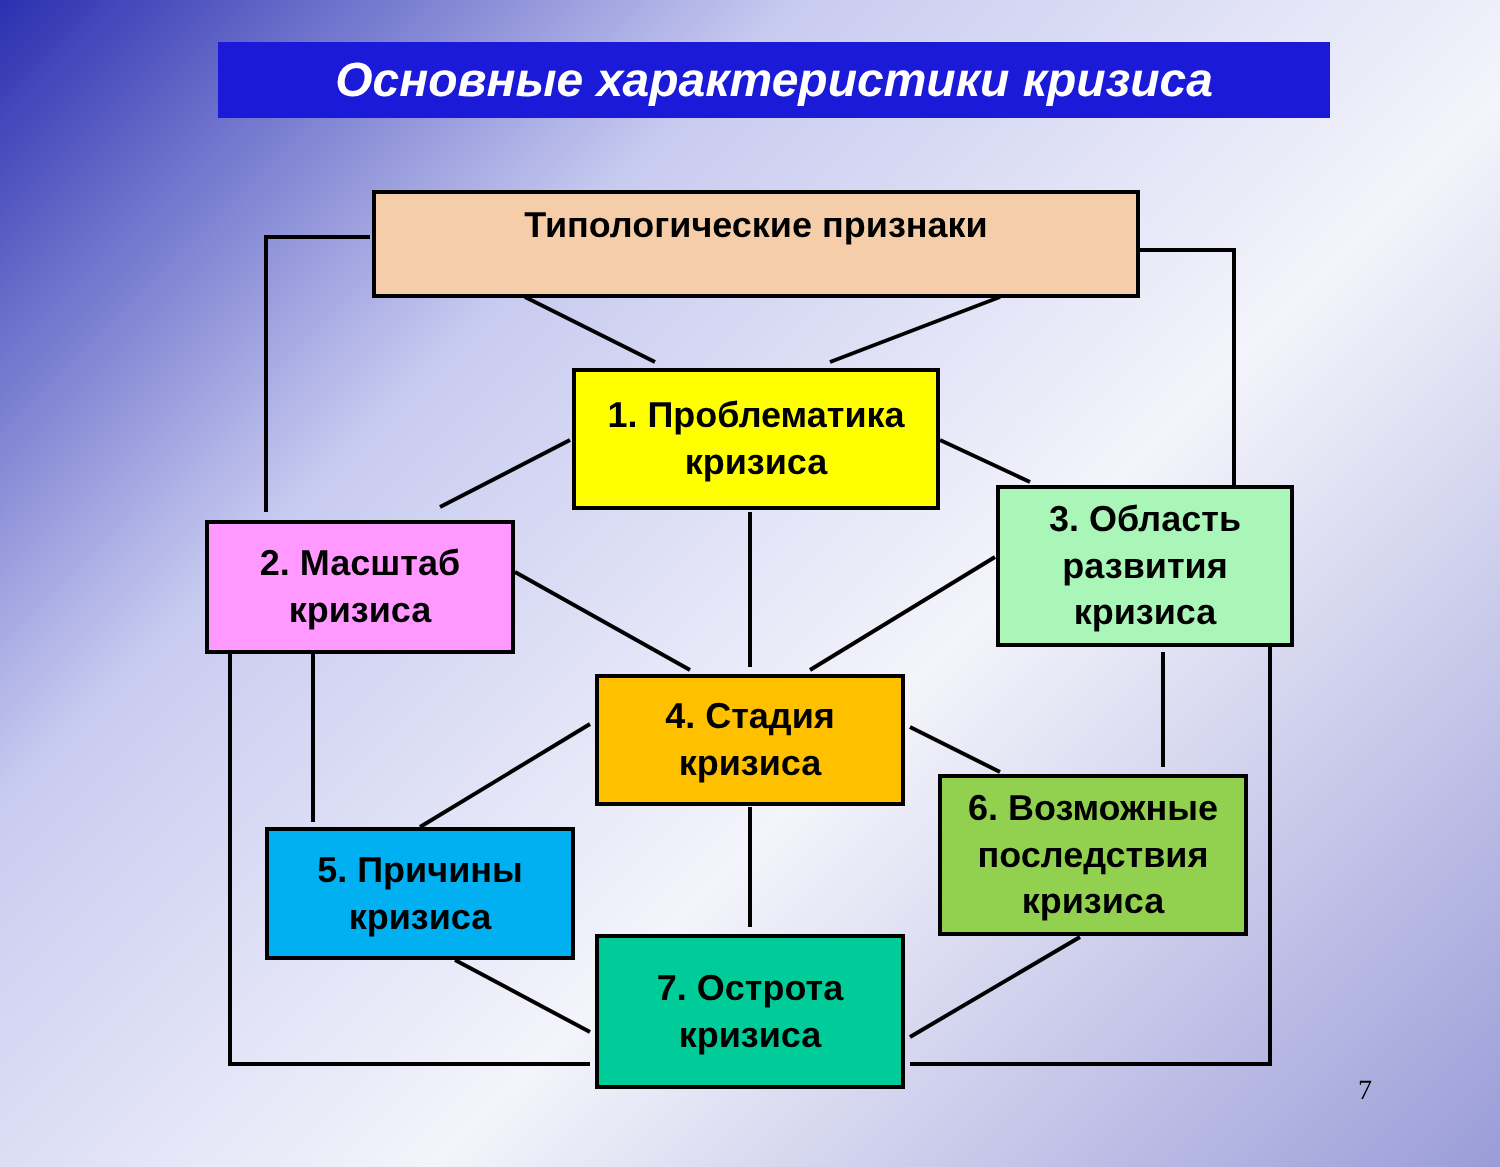Основные характеристики кризиса
Типологические признаки
1. Проблематика
кризиса
2. Масштаб
кризиса
3. Область
развития
кризиса
4. Стадия
кризиса
5. Причины
кризиса
6. Возможные
последствия
кризиса
7. Острота
кризиса
7